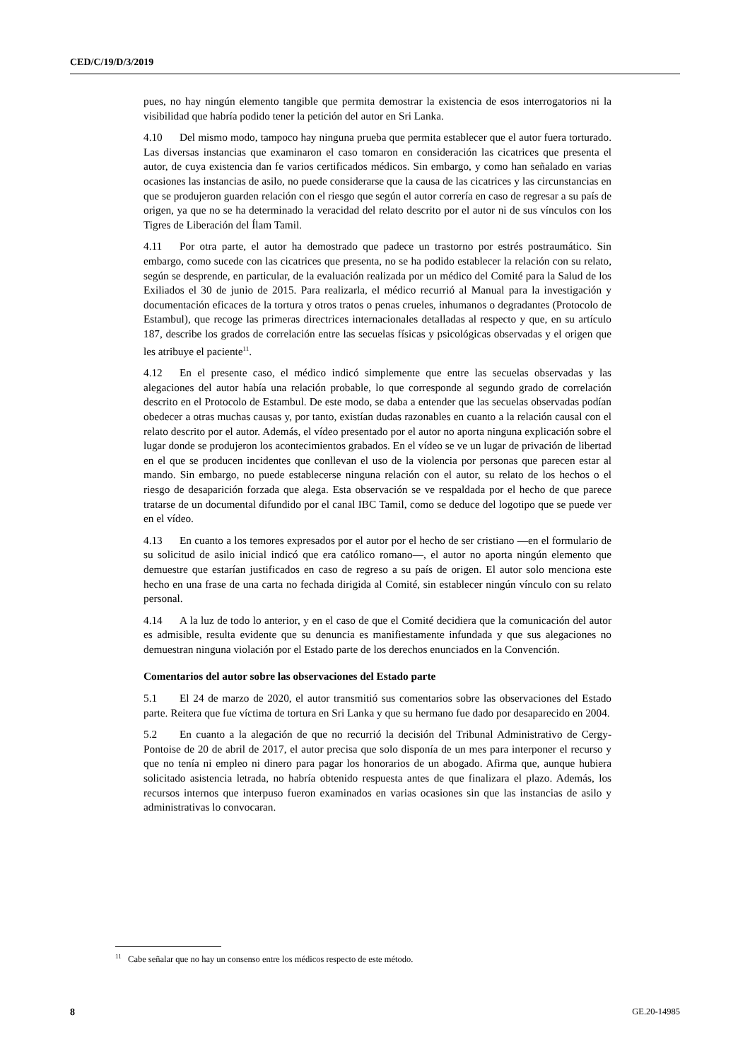CED/C/19/D/3/2019
pues, no hay ningún elemento tangible que permita demostrar la existencia de esos interrogatorios ni la visibilidad que habría podido tener la petición del autor en Sri Lanka.
4.10 Del mismo modo, tampoco hay ninguna prueba que permita establecer que el autor fuera torturado. Las diversas instancias que examinaron el caso tomaron en consideración las cicatrices que presenta el autor, de cuya existencia dan fe varios certificados médicos. Sin embargo, y como han señalado en varias ocasiones las instancias de asilo, no puede considerarse que la causa de las cicatrices y las circunstancias en que se produjeron guarden relación con el riesgo que según el autor correría en caso de regresar a su país de origen, ya que no se ha determinado la veracidad del relato descrito por el autor ni de sus vínculos con los Tigres de Liberación del Ílam Tamil.
4.11 Por otra parte, el autor ha demostrado que padece un trastorno por estrés postraumático. Sin embargo, como sucede con las cicatrices que presenta, no se ha podido establecer la relación con su relato, según se desprende, en particular, de la evaluación realizada por un médico del Comité para la Salud de los Exiliados el 30 de junio de 2015. Para realizarla, el médico recurrió al Manual para la investigación y documentación eficaces de la tortura y otros tratos o penas crueles, inhumanos o degradantes (Protocolo de Estambul), que recoge las primeras directrices internacionales detalladas al respecto y que, en su artículo 187, describe los grados de correlación entre las secuelas físicas y psicológicas observadas y el origen que les atribuye el paciente<sup>11</sup>.
4.12 En el presente caso, el médico indicó simplemente que entre las secuelas observadas y las alegaciones del autor había una relación probable, lo que corresponde al segundo grado de correlación descrito en el Protocolo de Estambul. De este modo, se daba a entender que las secuelas observadas podían obedecer a otras muchas causas y, por tanto, existían dudas razonables en cuanto a la relación causal con el relato descrito por el autor. Además, el vídeo presentado por el autor no aporta ninguna explicación sobre el lugar donde se produjeron los acontecimientos grabados. En el vídeo se ve un lugar de privación de libertad en el que se producen incidentes que conllevan el uso de la violencia por personas que parecen estar al mando. Sin embargo, no puede establecerse ninguna relación con el autor, su relato de los hechos o el riesgo de desaparición forzada que alega. Esta observación se ve respaldada por el hecho de que parece tratarse de un documental difundido por el canal IBC Tamil, como se deduce del logotipo que se puede ver en el vídeo.
4.13 En cuanto a los temores expresados por el autor por el hecho de ser cristiano —en el formulario de su solicitud de asilo inicial indicó que era católico romano—, el autor no aporta ningún elemento que demuestre que estarían justificados en caso de regreso a su país de origen. El autor solo menciona este hecho en una frase de una carta no fechada dirigida al Comité, sin establecer ningún vínculo con su relato personal.
4.14 A la luz de todo lo anterior, y en el caso de que el Comité decidiera que la comunicación del autor es admisible, resulta evidente que su denuncia es manifiestamente infundada y que sus alegaciones no demuestran ninguna violación por el Estado parte de los derechos enunciados en la Convención.
Comentarios del autor sobre las observaciones del Estado parte
5.1 El 24 de marzo de 2020, el autor transmitió sus comentarios sobre las observaciones del Estado parte. Reitera que fue víctima de tortura en Sri Lanka y que su hermano fue dado por desaparecido en 2004.
5.2 En cuanto a la alegación de que no recurrió la decisión del Tribunal Administrativo de Cergy-Pontoise de 20 de abril de 2017, el autor precisa que solo disponía de un mes para interponer el recurso y que no tenía ni empleo ni dinero para pagar los honorarios de un abogado. Afirma que, aunque hubiera solicitado asistencia letrada, no habría obtenido respuesta antes de que finalizara el plazo. Además, los recursos internos que interpuso fueron examinados en varias ocasiones sin que las instancias de asilo y administrativas lo convocaran.
<sup>11</sup> Cabe señalar que no hay un consenso entre los médicos respecto de este método.
8 GE.20-14985